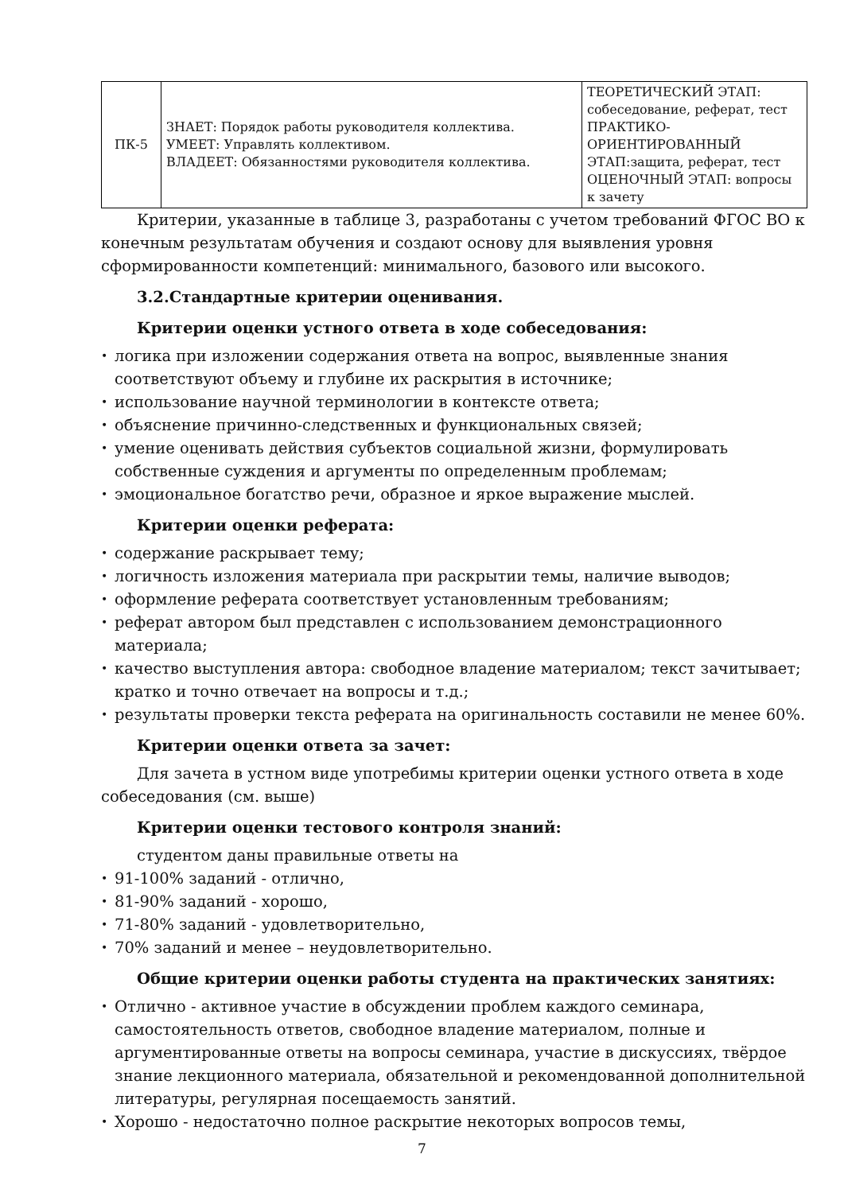| ПК-5 | ЗНАЕТ: Порядок работы руководителя коллектива. УМЕЕТ: Управлять коллективом. ВЛАДЕЕТ: Обязанностями руководителя коллектива. | ТЕОРЕТИЧЕСКИЙ ЭТАП: собеседование, реферат, тест ПРАКТИКО-ОРИЕНТИРОВАННЫЙ ЭТАП:защита, реферат, тест ОЦЕНОЧНЫЙ ЭТАП: вопросы к зачету |
Критерии, указанные в таблице 3, разработаны с учетом требований ФГОС ВО к конечным результатам обучения и создают основу для выявления уровня сформированности компетенций: минимального, базового или высокого.
3.2.Стандартные критерии оценивания.
Критерии оценки устного ответа в ходе собеседования:
логика при изложении содержания ответа на вопрос, выявленные знания соответствуют объему и глубине их раскрытия в источнике;
использование научной терминологии в контексте ответа;
объяснение причинно-следственных и функциональных связей;
умение оценивать действия субъектов социальной жизни, формулировать собственные суждения и аргументы по определенным проблемам;
эмоциональное богатство речи, образное и яркое выражение мыслей.
Критерии оценки реферата:
содержание раскрывает тему;
логичность изложения материала при раскрытии темы, наличие выводов;
оформление реферата соответствует установленным требованиям;
реферат автором был представлен с использованием демонстрационного материала;
качество выступления автора: свободное владение материалом; текст зачитывает; кратко и точно отвечает на вопросы и т.д.;
результаты проверки текста реферата на оригинальность составили не менее 60%.
Критерии оценки ответа за зачет:
Для зачета в устном виде употребимы критерии оценки устного ответа в ходе собеседования (см. выше)
Критерии оценки тестового контроля знаний:
студентом даны правильные ответы на
91-100% заданий - отлично,
81-90% заданий - хорошо,
71-80% заданий - удовлетворительно,
70% заданий и менее – неудовлетворительно.
Общие критерии оценки работы студента на практических занятиях:
Отлично - активное участие в обсуждении проблем каждого семинара, самостоятельность ответов, свободное владение материалом, полные и аргументированные ответы на вопросы семинара, участие в дискуссиях, твёрдое знание лекционного материала, обязательной и рекомендованной дополнительной литературы, регулярная посещаемость занятий.
Хорошо - недостаточно полное раскрытие некоторых вопросов темы,
7